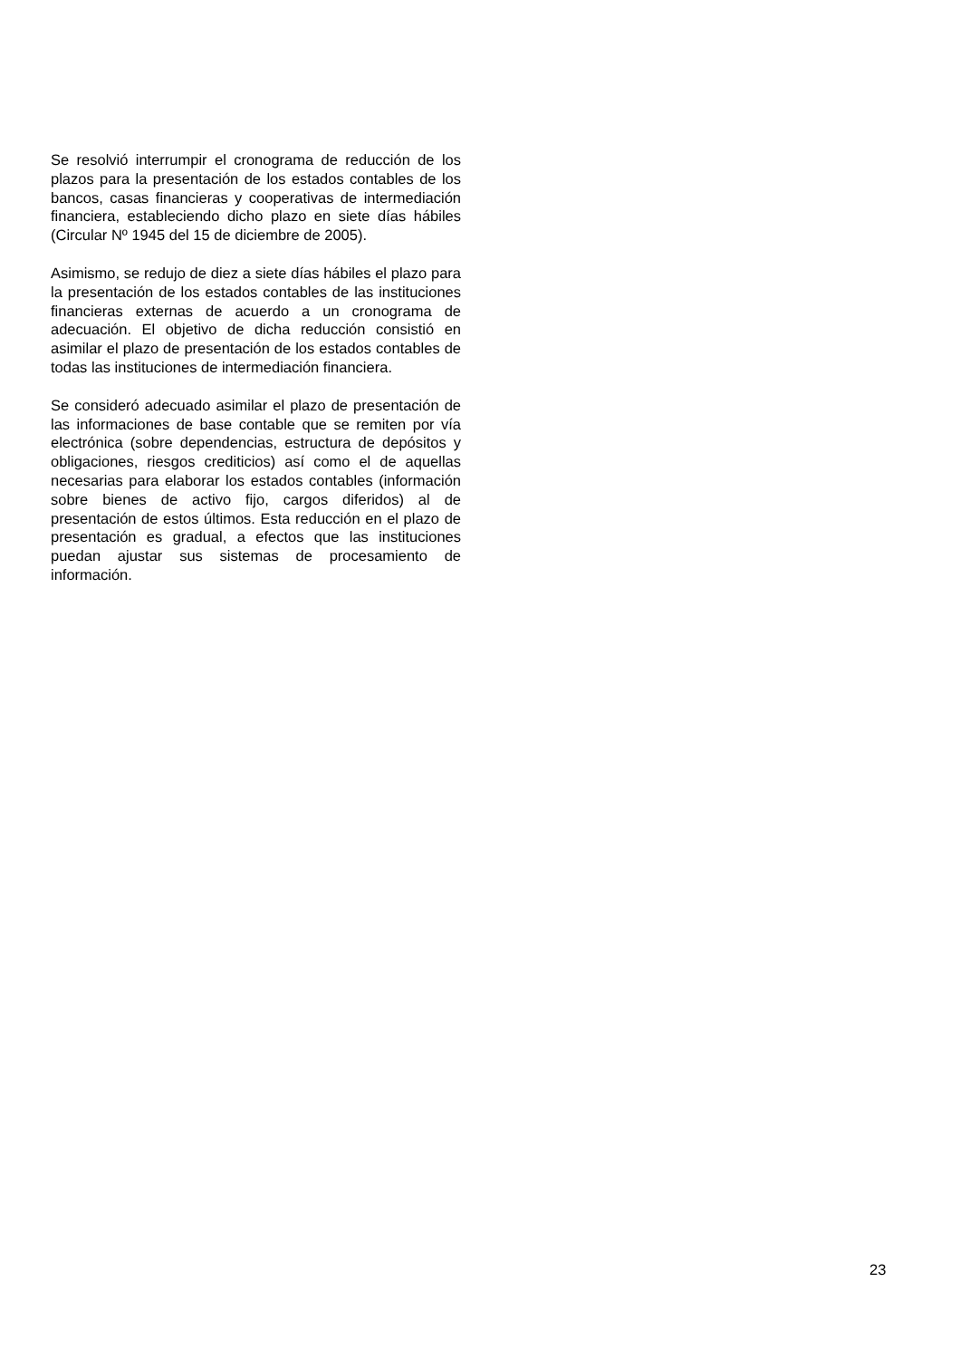Se resolvió interrumpir el cronograma de reducción de los plazos para la presentación de los estados contables de los bancos, casas financieras y cooperativas de intermediación financiera, estableciendo dicho plazo en siete días hábiles (Circular Nº 1945 del 15 de diciembre de 2005).
Asimismo, se redujo de diez a siete días hábiles el plazo para la presentación de los estados contables de las instituciones financieras externas de acuerdo a un cronograma de adecuación. El objetivo de dicha reducción consistió en asimilar el plazo de presentación de los estados contables de todas las instituciones de intermediación financiera.
Se consideró adecuado asimilar el plazo de presentación de las informaciones de base contable que se remiten por vía electrónica (sobre dependencias, estructura de depósitos y obligaciones, riesgos crediticios) así como el de aquellas necesarias para elaborar los estados contables (información sobre bienes de activo fijo, cargos diferidos) al de presentación de estos últimos. Esta reducción en el plazo de presentación es gradual, a efectos que las instituciones puedan ajustar sus sistemas de procesamiento de información.
23